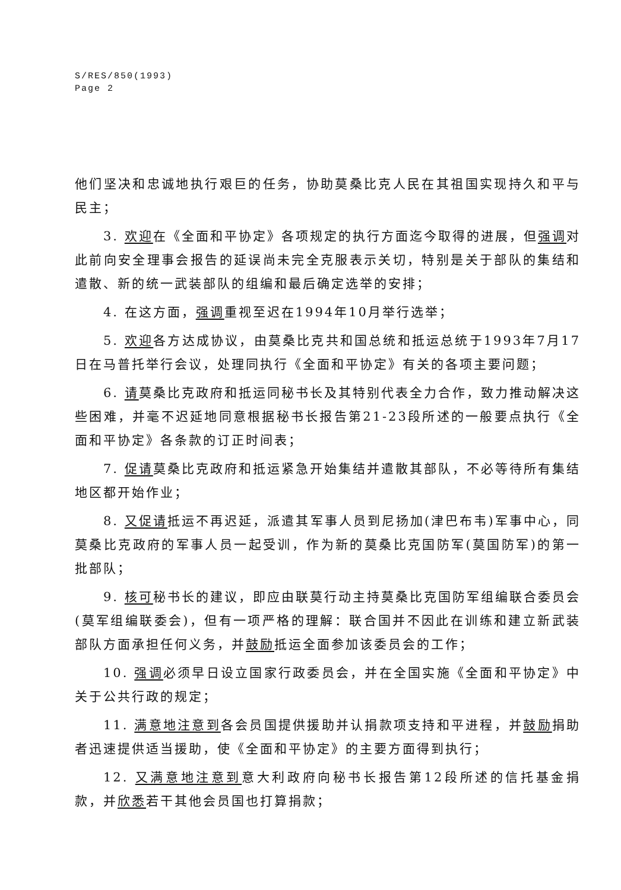S/RES/850(1993)
Page 2
他们坚决和忠诚地执行艰巨的任务，协助莫桑比克人民在其祖国实现持久和平与民主；
3. 欢迎在《全面和平协定》各项规定的执行方面迄今取得的进展，但强调对此前向安全理事会报告的延误尚未完全克服表示关切，特别是关于部队的集结和遣散、新的统一武装部队的组编和最后确定选举的安排；
4. 在这方面，强调重视至迟在1994年10月举行选举；
5. 欢迎各方达成协议，由莫桑比克共和国总统和抵运总统于1993年7月17日在马普托举行会议，处理同执行《全面和平协定》有关的各项主要问题；
6. 请莫桑比克政府和抵运同秘书长及其特别代表全力合作，致力推动解决这些困难，并毫不迟延地同意根据秘书长报告第21-23段所述的一般要点执行《全面和平协定》各条款的订正时间表；
7. 促请莫桑比克政府和抵运紧急开始集结并遣散其部队，不必等待所有集结地区都开始作业；
8. 又促请抵运不再迟延，派遣其军事人员到尼扬加(津巴布韦)军事中心，同莫桑比克政府的军事人员一起受训，作为新的莫桑比克国防军(莫国防军)的第一批部队；
9. 核可秘书长的建议，即应由联莫行动主持莫桑比克国防军组编联合委员会(莫军组编联委会)，但有一项严格的理解：联合国并不因此在训练和建立新武装部队方面承担任何义务，并鼓励抵运全面参加该委员会的工作；
10. 强调必须早日设立国家行政委员会，并在全国实施《全面和平协定》中关于公共行政的规定；
11. 满意地注意到各会员国提供援助并认捐款项支持和平进程，并鼓励捐助者迅速提供适当援助，使《全面和平协定》的主要方面得到执行；
12. 又满意地注意到意大利政府向秘书长报告第12段所述的信托基金捐款，并欣悉若干其他会员国也打算捐款；